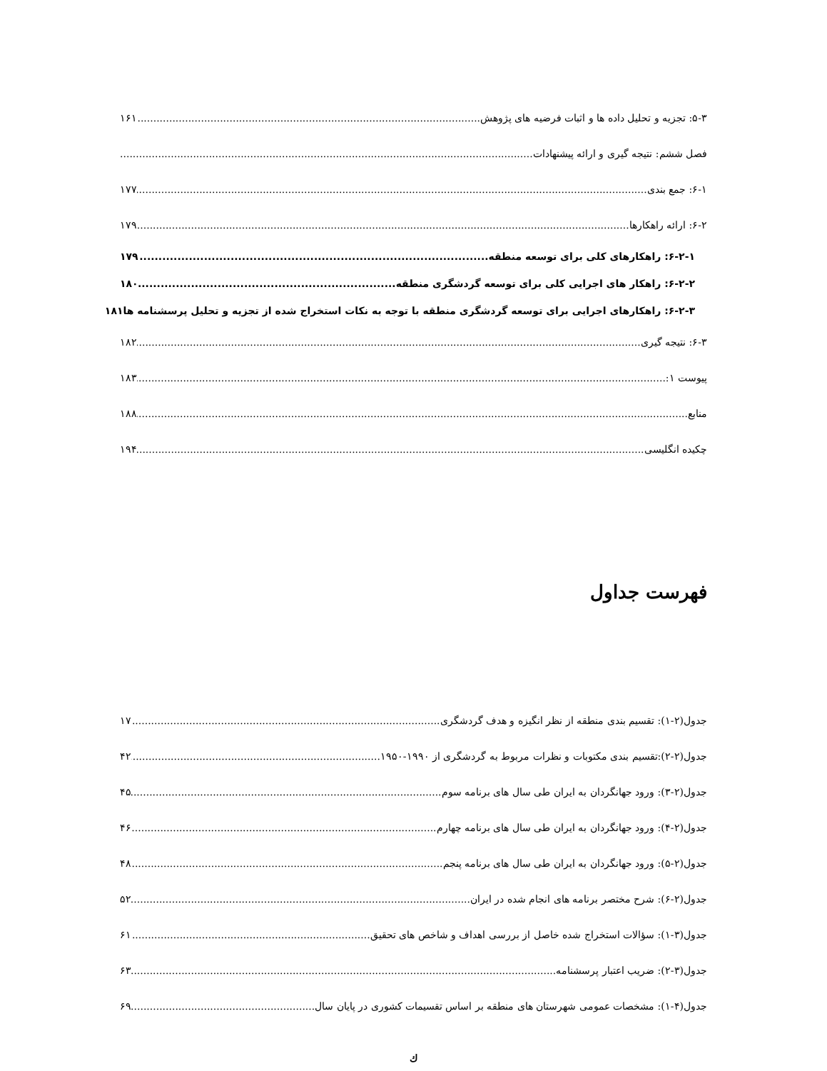۵-۳: تجزیه و تحلیل داده ها و اثبات فرضیه های پژوهش ۱۶۱
فصل ششم: نتیجه گیری و ارائه پیشنهادات
۶-۱: جمع بندی ۱۷۷
۶-۲: ارائه راهکارها ۱۷۹
۶-۲-۱: راهکارهای کلی برای توسعه منطقه ۱۷۹
۶-۲-۲: راهکار های اجرایی کلی برای توسعه گردشگری منطقه ۱۸۰
۶-۲-۳: راهکارهای اجرایی برای توسعه گردشگری منطقه با توجه به نکات استخراج شده از تجزیه و تحلیل پرسشنامه ها ۱۸۱
۶-۳: نتیجه گیری ۱۸۲
پیوست ۱: ۱۸۳
منابع ۱۸۸
چکیده انگلیسی ۱۹۴
فهرست جداول
جدول(۲-۱): تقسیم بندی منطقه از نظر انگیزه و هدف گردشگری ۱۷
جدول(۲-۲):تقسیم بندی مکتوبات و نظرات مربوط به گردشگری از ۱۹۹۰-۱۹۵۰ ۴۲
جدول(۲-۳): ورود جهانگردان به ایران طی سال های برنامه سوم ۴۵
جدول(۲-۴): ورود جهانگردان به ایران طی سال های برنامه چهارم ۴۶
جدول(۲-۵): ورود جهانگردان به ایران طی سال های برنامه پنجم ۴۸
جدول(۲-۶): شرح مختصر برنامه های انجام شده در ایران ۵۲
جدول(۳-۱): سؤالات استخراج شده خاصل از بررسی اهداف و شاخص های تحقیق ۶۱
جدول(۳-۲): ضریب اعتبار پرسشنامه ۶۳
جدول(۴-۱): مشخصات عمومی شهرستان های منطقه بر اساس تقسیمات کشوری در پایان سال ۶۹
ك